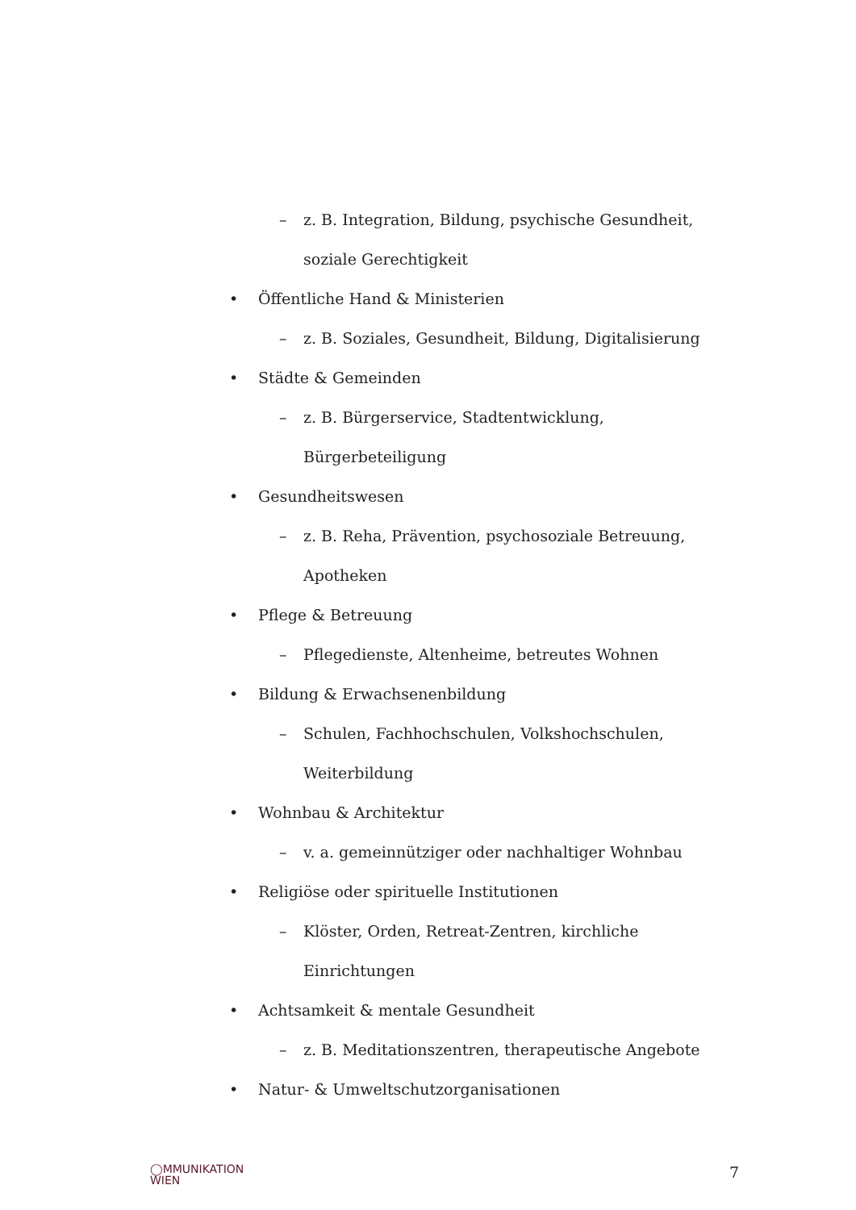– z. B. Integration, Bildung, psychische Gesundheit,
soziale Gerechtigkeit
• Öffentliche Hand & Ministerien
– z. B. Soziales, Gesundheit, Bildung, Digitalisierung
• Städte & Gemeinden
– z. B. Bürgerservice, Stadtentwicklung,
Bürgerbeteiligung
• Gesundheitswesen
– z. B. Reha, Prävention, psychosoziale Betreuung,
Apotheken
• Pflege & Betreuung
– Pflegedienste, Altenheime, betreutes Wohnen
• Bildung & Erwachsenenbildung
– Schulen, Fachhochschulen, Volkshochschulen,
Weiterbildung
• Wohnbau & Architektur
– v. a. gemeinnütziger oder nachhaltiger Wohnbau
• Religiöse oder spirituelle Institutionen
– Klöster, Orden, Retreat-Zentren, kirchliche
Einrichtungen
• Achtsamkeit & mentale Gesundheit
– z. B. Meditationszentren, therapeutische Angebote
• Natur- & Umweltschutzorganisationen
◯MMUNIKATION
WIEN
7